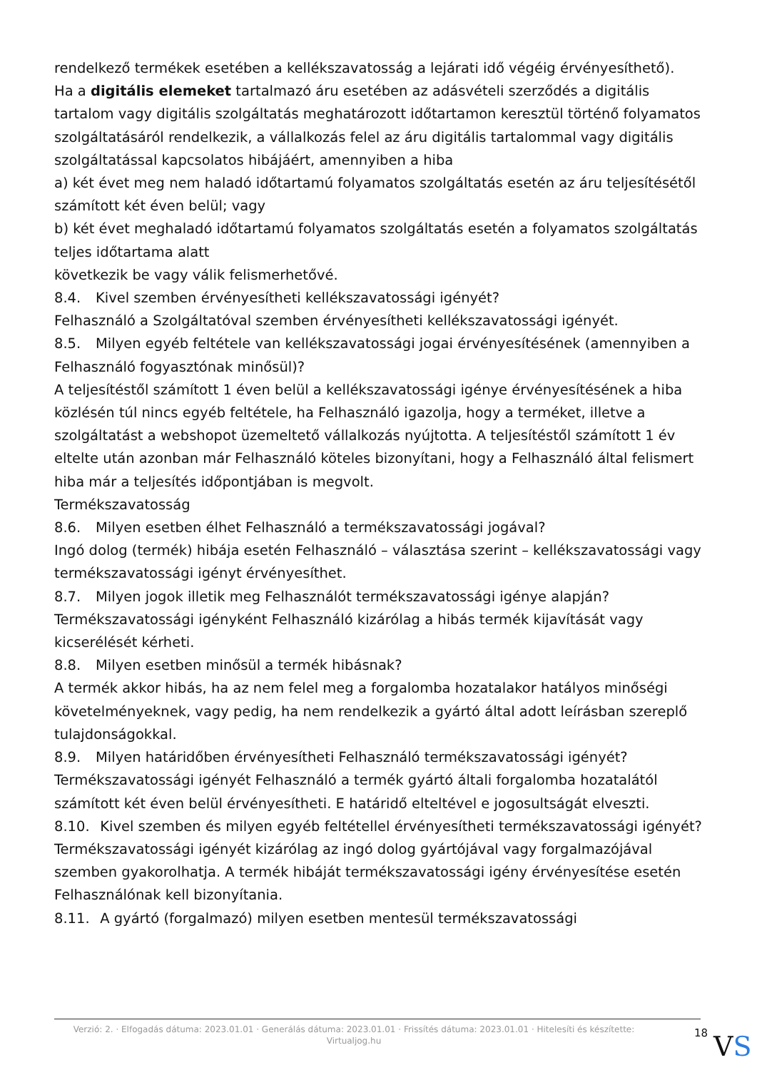rendelkező termékek esetében a kellékszavatosság a lejárati idő végéig érvényesíthető).
Ha a digitális elemeket tartalmazó áru esetében az adásvételi szerződés a digitális tartalom vagy digitális szolgáltatás meghatározott időtartamon keresztül történő folyamatos szolgáltatásáról rendelkezik, a vállalkozás felel az áru digitális tartalommal vagy digitális szolgáltatással kapcsolatos hibájáért, amennyiben a hiba
a) két évet meg nem haladó időtartamú folyamatos szolgáltatás esetén az áru teljesítésétől számított két éven belül; vagy
b) két évet meghaladó időtartamú folyamatos szolgáltatás esetén a folyamatos szolgáltatás teljes időtartama alatt
következik be vagy válik felismerhetővé.
8.4. Kivel szemben érvényesítheti kellékszavatossági igényét?
Felhasználó a Szolgáltatóval szemben érvényesítheti kellékszavatossági igényét.
8.5. Milyen egyéb feltétele van kellékszavatossági jogai érvényesítésének (amennyiben a Felhasználó fogyasztónak minősül)?
A teljesítéstől számított 1 éven belül a kellékszavatossági igénye érvényesítésének a hiba közlésén túl nincs egyéb feltétele, ha Felhasználó igazolja, hogy a terméket, illetve a szolgáltatást a webshopot üzemeltető vállalkozás nyújtotta. A teljesítéstől számított 1 év eltelte után azonban már Felhasználó köteles bizonyítani, hogy a Felhasználó által felismert hiba már a teljesítés időpontjában is megvolt.
Termékszavatosság
8.6. Milyen esetben élhet Felhasználó a termékszavatossági jogával?
Ingó dolog (termék) hibája esetén Felhasználó – választása szerint – kellékszavatossági vagy termékszavatossági igényt érvényesíthet.
8.7. Milyen jogok illetik meg Felhasználót termékszavatossági igénye alapján?
Termékszavatossági igényként Felhasználó kizárólag a hibás termék kijavítását vagy kicserélését kérheti.
8.8. Milyen esetben minősül a termék hibásnak?
A termék akkor hibás, ha az nem felel meg a forgalomba hozatalakor hatályos minőségi követelményeknek, vagy pedig, ha nem rendelkezik a gyártó által adott leírásban szereplő tulajdonságokkal.
8.9. Milyen határidőben érvényesítheti Felhasználó termékszavatossági igényét?
Termékszavatossági igényét Felhasználó a termék gyártó általi forgalomba hozatalától számított két éven belül érvényesítheti. E határidő elteltével e jogosultságát elveszti.
8.10. Kivel szemben és milyen egyéb feltétellel érvényesítheti termékszavatossági igényét?
Termékszavatossági igényét kizárólag az ingó dolog gyártójával vagy forgalmazójával szemben gyakorolhatja. A termék hibáját termékszavatossági igény érvényesítése esetén Felhasználónak kell bizonyítania.
8.11. A gyártó (forgalmazó) milyen esetben mentesül termékszavatossági
Verzió: 2. · Elfogadás dátuma: 2023.01.01 · Generálás dátuma: 2023.01.01 · Frissítés dátuma: 2023.01.01 · Hitelesíti és készítette: Virtualjog.hu
18
VS